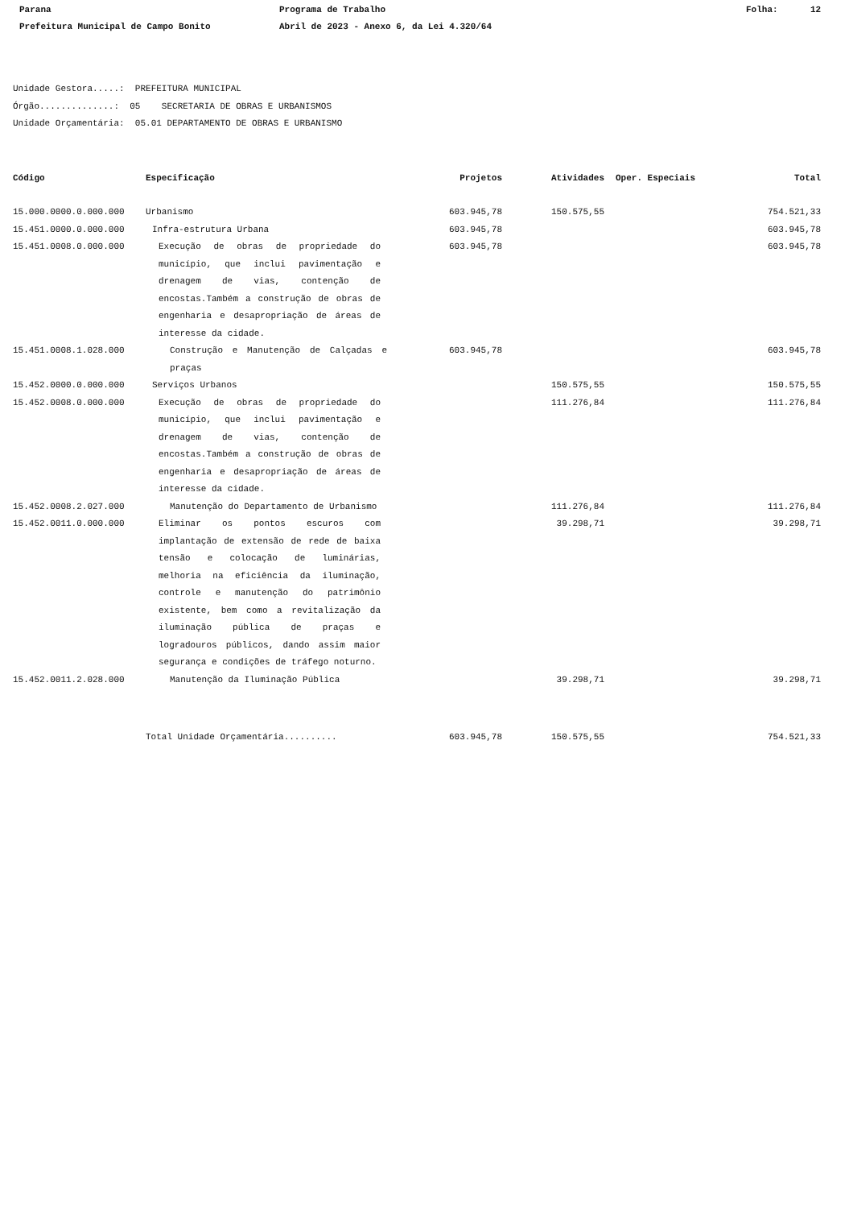Parana Programa de Trabalho Folha: 12
Prefeitura Municipal de Campo Bonito Abril de 2023 - Anexo 6, da Lei 4.320/64
Unidade Gestora.....: PREFEITURA MUNICIPAL Órgão..............: 05 SECRETARIA DE OBRAS E URBANISMOS Unidade Orçamentária: 05.01 DEPARTAMENTO DE OBRAS E URBANISMO
| Código | Especificação | Projetos | Atividades | Oper. Especiais | Total |
| --- | --- | --- | --- | --- | --- |
| 15.000.0000.0.000.000 | Urbanismo | 603.945,78 | 150.575,55 | | 754.521,33 |
| 15.451.0000.0.000.000 | Infra-estrutura Urbana | 603.945,78 | | | 603.945,78 |
| 15.451.0008.0.000.000 | Execução de obras de propriedade do município, que inclui pavimentação e drenagem de vias, contenção de encostas.Também a construção de obras de engenharia e desapropriação de áreas de interesse da cidade. | 603.945,78 | | | 603.945,78 |
| 15.451.0008.1.028.000 | Construção e Manutenção de Calçadas e praças | 603.945,78 | | | 603.945,78 |
| 15.452.0000.0.000.000 | Serviços Urbanos | | 150.575,55 | | 150.575,55 |
| 15.452.0008.0.000.000 | Execução de obras de propriedade do município, que inclui pavimentação e drenagem de vias, contenção de encostas.Também a construção de obras de engenharia e desapropriação de áreas de interesse da cidade. | | 111.276,84 | | 111.276,84 |
| 15.452.0008.2.027.000 | Manutenção do Departamento de Urbanismo | | 111.276,84 | | 111.276,84 |
| 15.452.0011.0.000.000 | Eliminar os pontos escuros com implantação de extensão de rede de baixa tensão e colocação de luminárias, melhoria na eficiência da iluminação, controle e manutenção do patrimônio existente, bem como a revitalização da iluminação pública de praças e logradouros públicos, dando assim maior segurança e condições de tráfego noturno. | | 39.298,71 | | 39.298,71 |
| 15.452.0011.2.028.000 | Manutenção da Iluminação Pública | | 39.298,71 | | 39.298,71 |
| | Total Unidade Orçamentária.......... | 603.945,78 | 150.575,55 | | 754.521,33 |